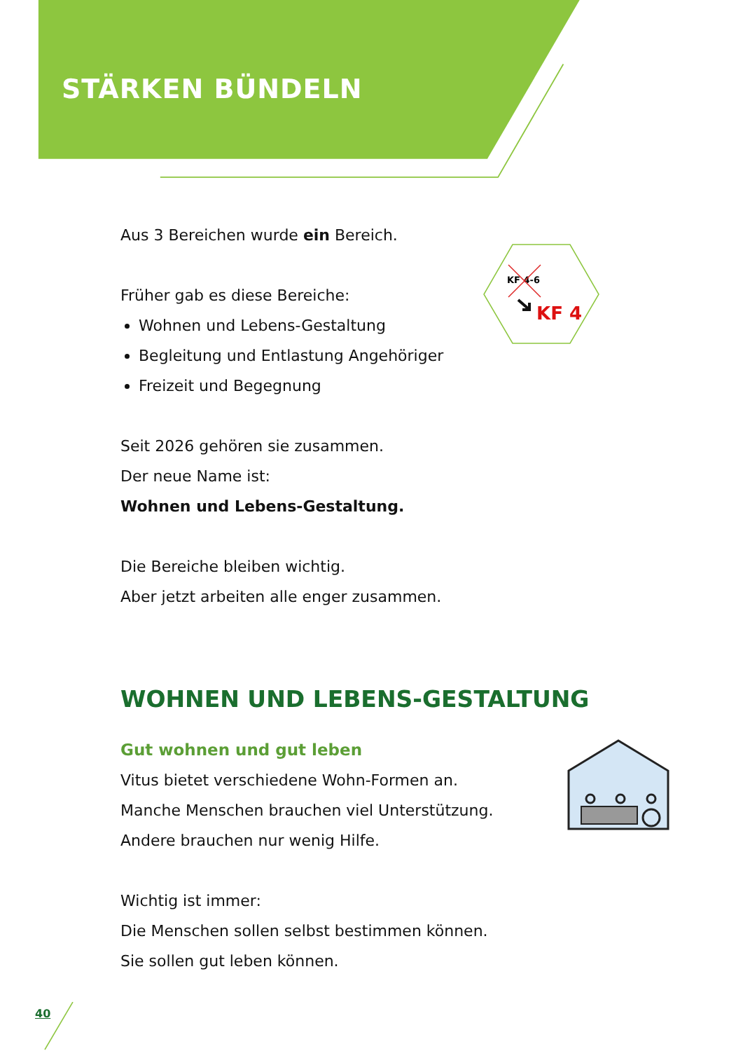STÄRKEN BÜNDELN
KF 4-6
KF 4
Aus 3 Bereichen wurde ein Bereich.
Früher gab es diese Bereiche:
Wohnen und Lebens-Gestaltung
Begleitung und Entlastung Angehöriger
Freizeit und Begegnung
Seit 2026 gehören sie zusammen.
Der neue Name ist:
Wohnen und Lebens-Gestaltung.
Die Bereiche bleiben wichtig.
Aber jetzt arbeiten alle enger zusammen.
WOHNEN UND LEBENS-GESTALTUNG
Gut wohnen und gut leben
Vitus bietet verschiedene Wohn-Formen an.
Manche Menschen brauchen viel Unterstützung.
Andere brauchen nur wenig Hilfe.
Wichtig ist immer:
Die Menschen sollen selbst bestimmen können.
Sie sollen gut leben können.
40